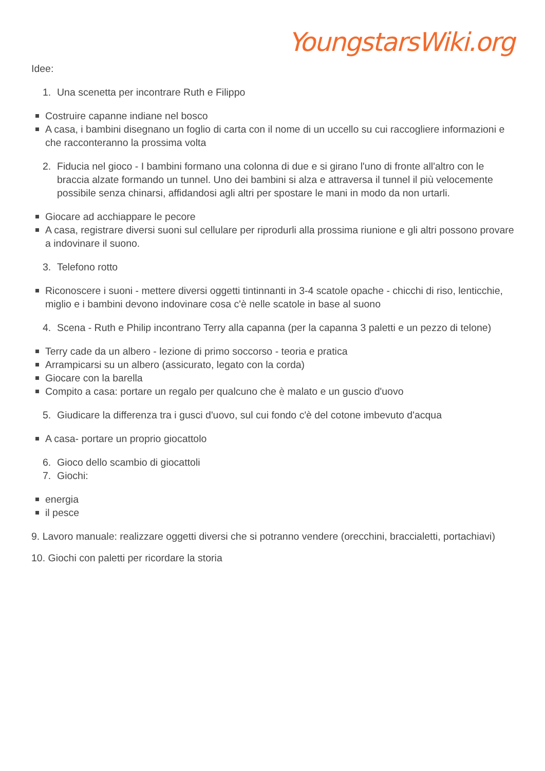YoungstarsWiki.org
Idee:
1. Una scenetta per incontrare Ruth e Filippo
Costruire capanne indiane nel bosco
A casa, i bambini disegnano un foglio di carta con il nome di un uccello su cui raccogliere informazioni e che racconteranno la prossima volta
2. Fiducia nel gioco - I bambini formano una colonna di due e si girano l'uno di fronte all'altro con le braccia alzate formando un tunnel. Uno dei bambini si alza e attraversa il tunnel il più velocemente possibile senza chinarsi, affidandosi agli altri per spostare le mani in modo da non urtarli.
Giocare ad acchiappare le pecore
A casa, registrare diversi suoni sul cellulare per riprodurli alla prossima riunione e gli altri possono provare a indovinare il suono.
3. Telefono rotto
Riconoscere i suoni - mettere diversi oggetti tintinnanti in 3-4 scatole opache - chicchi di riso, lenticchie, miglio e i bambini devono indovinare cosa c'è nelle scatole in base al suono
4. Scena - Ruth e Philip incontrano Terry alla capanna (per la capanna 3 paletti e un pezzo di telone)
Terry cade da un albero - lezione di primo soccorso - teoria e pratica
Arrampicarsi su un albero (assicurato, legato con la corda)
Giocare con la barella
Compito a casa: portare un regalo per qualcuno che è malato e un guscio d'uovo
5. Giudicare la differenza tra i gusci d'uovo, sul cui fondo c'è del cotone imbevuto d'acqua
A casa- portare un proprio giocattolo
6. Gioco dello scambio di giocattoli
7. Giochi:
energia
il pesce
9. Lavoro manuale: realizzare oggetti diversi che si potranno vendere (orecchini, braccialetti, portachiavi)
10. Giochi con paletti per ricordare la storia